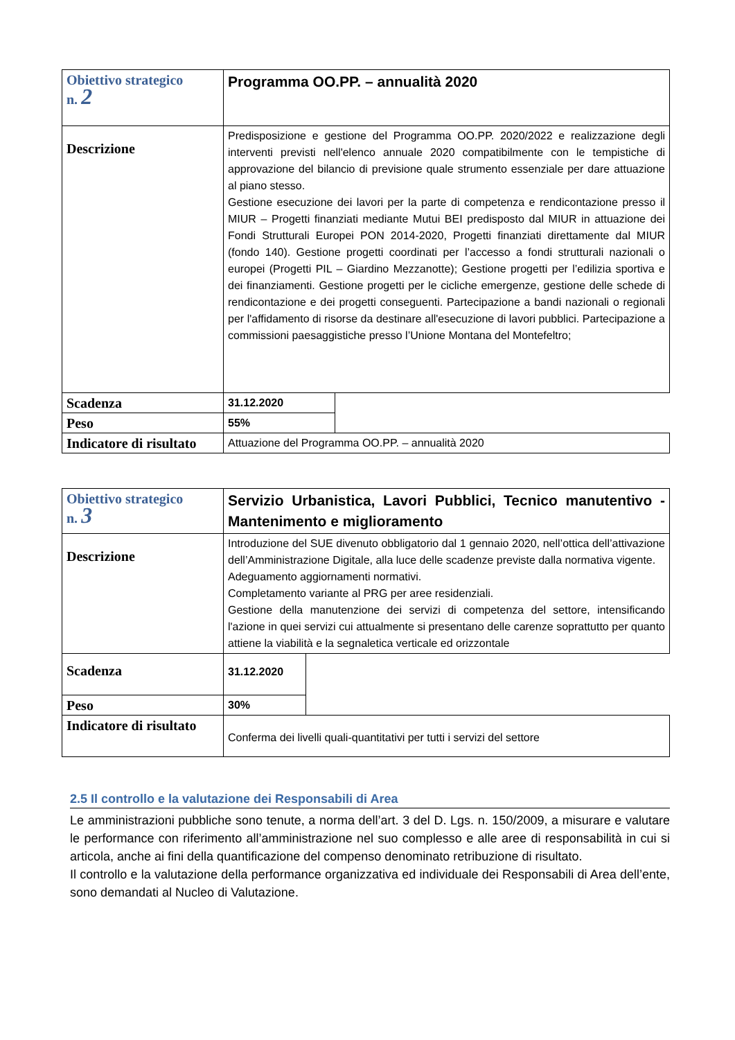| Obiettivo strategico n. 2 | Programma OO.PP. – annualità 2020 | |
| Descrizione | Predisposizione e gestione del Programma OO.PP. 2020/2022 e realizzazione degli interventi previsti nell'elenco annuale 2020 compatibilmente con le tempistiche di approvazione del bilancio di previsione quale strumento essenziale per dare attuazione al piano stesso. Gestione esecuzione dei lavori per la parte di competenza e rendicontazione presso il MIUR – Progetti finanziati mediante Mutui BEI predisposto dal MIUR in attuazione dei Fondi Strutturali Europei PON 2014-2020, Progetti finanziati direttamente dal MIUR (fondo 140). Gestione progetti coordinati per l’accesso a fondi strutturali nazionali o europei (Progetti PIL – Giardino Mezzanotte); Gestione progetti per l’edilizia sportiva e dei finanziamenti. Gestione progetti per le cicliche emergenze, gestione delle schede di rendicontazione e dei progetti conseguenti. Partecipazione a bandi nazionali o regionali per l'affidamento di risorse da destinare all'esecuzione di lavori pubblici. Partecipazione a commissioni paesaggistiche presso l’Unione Montana del Montefeltro; | |
| Scadenza | 31.12.2020 | |
| Peso | 55% | |
| Indicatore di risultato | Attuazione del Programma OO.PP. – annualità 2020 | |
| Obiettivo strategico n. 3 | Servizio Urbanistica, Lavori Pubblici, Tecnico manutentivo - Mantenimento e miglioramento | |
| Descrizione | Introduzione del SUE divenuto obbligatorio dal 1 gennaio 2020, nell’ottica dell’attivazione dell’Amministrazione Digitale, alla luce delle scadenze previste dalla normativa vigente. Adeguamento aggiornamenti normativi. Completamento variante al PRG per aree residenziali. Gestione della manutenzione dei servizi di competenza del settore, intensificando l'azione in quei servizi cui attualmente si presentano delle carenze soprattutto per quanto attiene la viabilità e la segnaletica verticale ed orizzontale | |
| Scadenza | 31.12.2020 | |
| Peso | 30% | |
| Indicatore di risultato | Conferma dei livelli quali-quantitativi per tutti i servizi del settore | |
2.5 Il controllo e la valutazione dei Responsabili di Area
Le amministrazioni pubbliche sono tenute, a norma dell’art. 3 del D. Lgs. n. 150/2009, a misurare e valutare le performance con riferimento all’amministrazione nel suo complesso e alle aree di responsabilità in cui si articola, anche ai fini della quantificazione del compenso denominato retribuzione di risultato.
Il controllo e la valutazione della performance organizzativa ed individuale dei Responsabili di Area dell’ente, sono demandati al Nucleo di Valutazione.